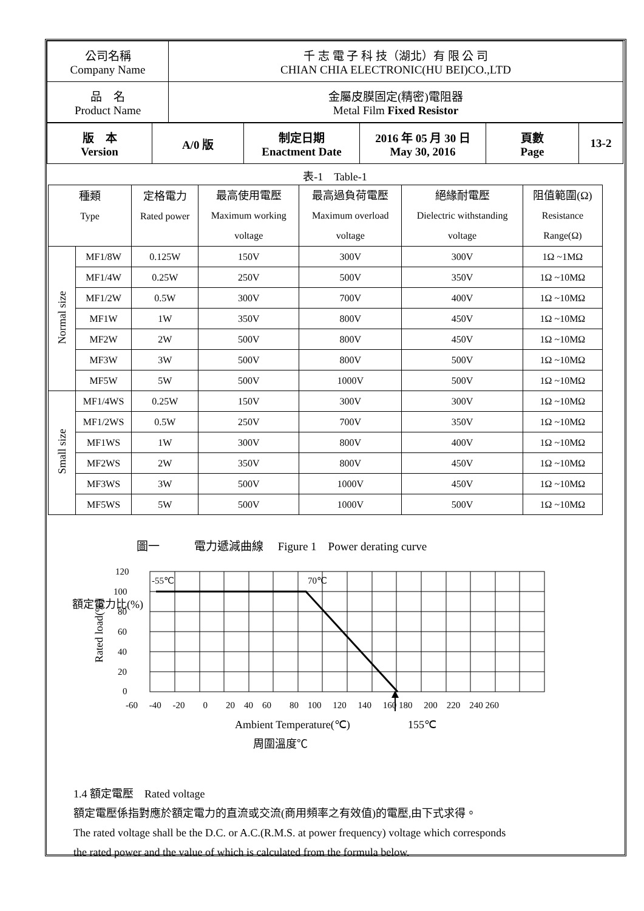| 公司名稱 Company Name | 千 志 電 子 科 技（湖北）有 限 公 司 CHIAN CHIA ELECTRONIC(HU BEI)CO.,LTD |
| 品 名 Product Name | 金屬皮膜固定(精密)電阻器 Metal Film Fixed Resistor |
| 版 本 Version | A/0 版 | 制定日期 Enactment Date | 2016 年 05 月 30 日 May 30, 2016 | 頁數 Page | 13-2 |
表-1　Table-1
| 種類 Type | | 定格電力 Rated power | 最高使用電壓 Maximum working voltage | 最高過負荷電壓 Maximum overload voltage | 絕緣耐電壓 Dielectric withstanding voltage | 阻值範圍(Ω) Resistance Range(Ω) |
| --- | --- | --- | --- | --- | --- | --- |
| Normal size | MF1/8W | 0.125W | 150V | 300V | 300V | 1Ω ~1MΩ |
| | MF1/4W | 0.25W | 250V | 500V | 350V | 1Ω ~10MΩ |
| | MF1/2W | 0.5W | 300V | 700V | 400V | 1Ω ~10MΩ |
| | MF1W | 1W | 350V | 800V | 450V | 1Ω ~10MΩ |
| | MF2W | 2W | 500V | 800V | 450V | 1Ω ~10MΩ |
| | MF3W | 3W | 500V | 800V | 500V | 1Ω ~10MΩ |
| | MF5W | 5W | 500V | 1000V | 500V | 1Ω ~10MΩ |
| Small size | MF1/4WS | 0.25W | 150V | 300V | 300V | 1Ω ~10MΩ |
| | MF1/2WS | 0.5W | 250V | 700V | 350V | 1Ω ~10MΩ |
| | MF1WS | 1W | 300V | 800V | 400V | 1Ω ~10MΩ |
| | MF2WS | 2W | 350V | 800V | 450V | 1Ω ~10MΩ |
| | MF3WS | 3W | 500V | 1000V | 450V | 1Ω ~10MΩ |
| | MF5WS | 5W | 500V | 1000V | 500V | 1Ω ~10MΩ |
圖一　　　電力遞減曲線　 Figure 1　Power derating curve
120
100
80
60
40
20
0
-55℃
70℃
-60 　-40 　-20　　0　　20　40　60　　80　100　 120　 140 　160 180　 200　220　240 260
額定電力比(%)
Ambient Temperature(℃)
155℃
周圍溫度℃
Rated load(%)
1.4 額定電壓　Rated voltage
額定電壓係指對應於額定電力的直流或交流(商用頻率之有效值)的電壓,由下式求得。
The rated voltage shall be the D.C. or A.C.(R.M.S. at power frequency) voltage which corresponds
the rated power and the value of which is calculated from the formula below.